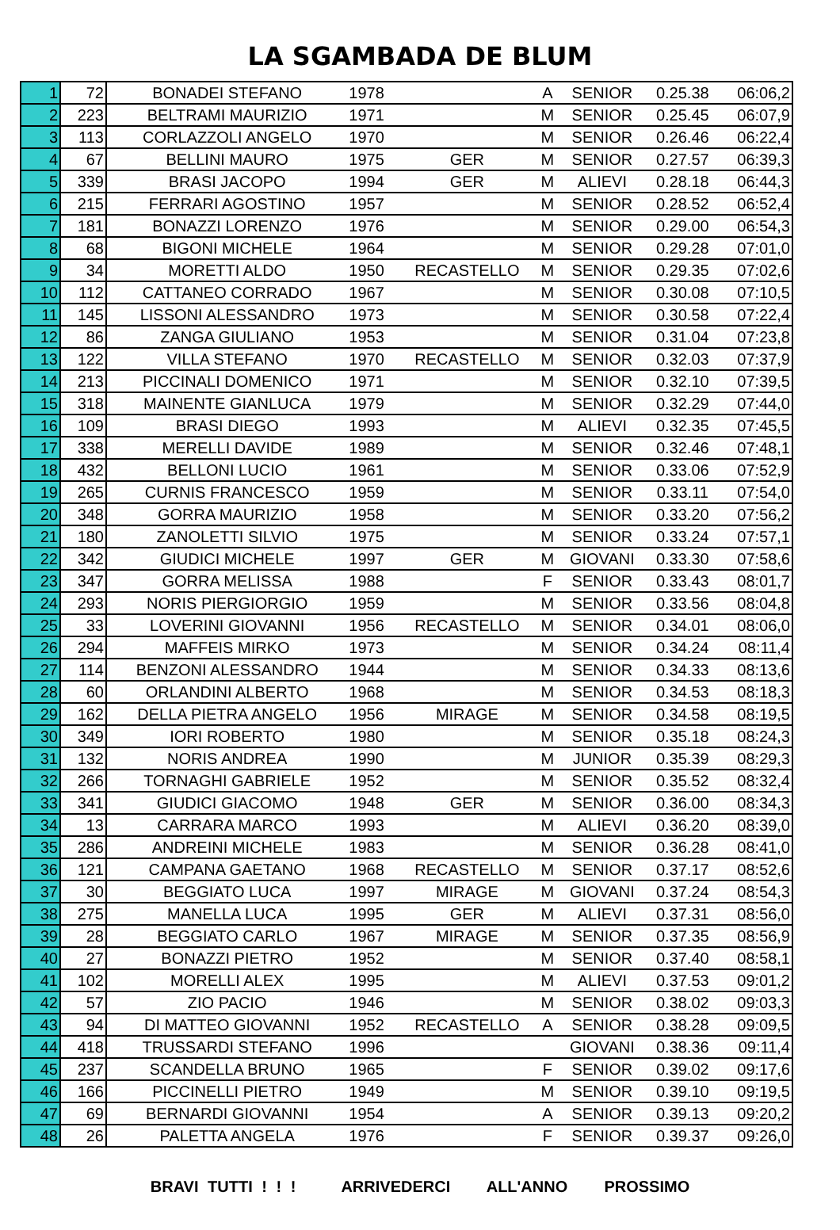LA SGAMBADA DE BLUM
| 1 | 72 | BONADEI STEFANO | 1978 | | A | SENIOR | 0.25.38 | 06:06,2 |
| 2 | 223 | BELTRAMI MAURIZIO | 1971 | | M | SENIOR | 0.25.45 | 06:07,9 |
| 3 | 113 | CORLAZZOLI ANGELO | 1970 | | M | SENIOR | 0.26.46 | 06:22,4 |
| 4 | 67 | BELLINI MAURO | 1975 | GER | M | SENIOR | 0.27.57 | 06:39,3 |
| 5 | 339 | BRASI JACOPO | 1994 | GER | M | ALIEVI | 0.28.18 | 06:44,3 |
| 6 | 215 | FERRARI AGOSTINO | 1957 | | M | SENIOR | 0.28.52 | 06:52,4 |
| 7 | 181 | BONAZZI LORENZO | 1976 | | M | SENIOR | 0.29.00 | 06:54,3 |
| 8 | 68 | BIGONI MICHELE | 1964 | | M | SENIOR | 0.29.28 | 07:01,0 |
| 9 | 34 | MORETTI ALDO | 1950 | RECASTELLO | M | SENIOR | 0.29.35 | 07:02,6 |
| 10 | 112 | CATTANEO CORRADO | 1967 | | M | SENIOR | 0.30.08 | 07:10,5 |
| 11 | 145 | LISSONI ALESSANDRO | 1973 | | M | SENIOR | 0.30.58 | 07:22,4 |
| 12 | 86 | ZANGA GIULIANO | 1953 | | M | SENIOR | 0.31.04 | 07:23,8 |
| 13 | 122 | VILLA STEFANO | 1970 | RECASTELLO | M | SENIOR | 0.32.03 | 07:37,9 |
| 14 | 213 | PICCINALI DOMENICO | 1971 | | M | SENIOR | 0.32.10 | 07:39,5 |
| 15 | 318 | MAINENTE GIANLUCA | 1979 | | M | SENIOR | 0.32.29 | 07:44,0 |
| 16 | 109 | BRASI DIEGO | 1993 | | M | ALIEVI | 0.32.35 | 07:45,5 |
| 17 | 338 | MERELLI DAVIDE | 1989 | | M | SENIOR | 0.32.46 | 07:48,1 |
| 18 | 432 | BELLONI LUCIO | 1961 | | M | SENIOR | 0.33.06 | 07:52,9 |
| 19 | 265 | CURNIS FRANCESCO | 1959 | | M | SENIOR | 0.33.11 | 07:54,0 |
| 20 | 348 | GORRA MAURIZIO | 1958 | | M | SENIOR | 0.33.20 | 07:56,2 |
| 21 | 180 | ZANOLETTI SILVIO | 1975 | | M | SENIOR | 0.33.24 | 07:57,1 |
| 22 | 342 | GIUDICI MICHELE | 1997 | GER | M | GIOVANI | 0.33.30 | 07:58,6 |
| 23 | 347 | GORRA MELISSA | 1988 | | F | SENIOR | 0.33.43 | 08:01,7 |
| 24 | 293 | NORIS PIERGIORGIO | 1959 | | M | SENIOR | 0.33.56 | 08:04,8 |
| 25 | 33 | LOVERINI GIOVANNI | 1956 | RECASTELLO | M | SENIOR | 0.34.01 | 08:06,0 |
| 26 | 294 | MAFFEIS MIRKO | 1973 | | M | SENIOR | 0.34.24 | 08:11,4 |
| 27 | 114 | BENZONI ALESSANDRO | 1944 | | M | SENIOR | 0.34.33 | 08:13,6 |
| 28 | 60 | ORLANDINI ALBERTO | 1968 | | M | SENIOR | 0.34.53 | 08:18,3 |
| 29 | 162 | DELLA PIETRA ANGELO | 1956 | MIRAGE | M | SENIOR | 0.34.58 | 08:19,5 |
| 30 | 349 | IORI ROBERTO | 1980 | | M | SENIOR | 0.35.18 | 08:24,3 |
| 31 | 132 | NORIS ANDREA | 1990 | | M | JUNIOR | 0.35.39 | 08:29,3 |
| 32 | 266 | TORNAGHI GABRIELE | 1952 | | M | SENIOR | 0.35.52 | 08:32,4 |
| 33 | 341 | GIUDICI GIACOMO | 1948 | GER | M | SENIOR | 0.36.00 | 08:34,3 |
| 34 | 13 | CARRARA MARCO | 1993 | | M | ALIEVI | 0.36.20 | 08:39,0 |
| 35 | 286 | ANDREINI MICHELE | 1983 | | M | SENIOR | 0.36.28 | 08:41,0 |
| 36 | 121 | CAMPANA GAETANO | 1968 | RECASTELLO | M | SENIOR | 0.37.17 | 08:52,6 |
| 37 | 30 | BEGGIATO LUCA | 1997 | MIRAGE | M | GIOVANI | 0.37.24 | 08:54,3 |
| 38 | 275 | MANELLA LUCA | 1995 | GER | M | ALIEVI | 0.37.31 | 08:56,0 |
| 39 | 28 | BEGGIATO CARLO | 1967 | MIRAGE | M | SENIOR | 0.37.35 | 08:56,9 |
| 40 | 27 | BONAZZI PIETRO | 1952 | | M | SENIOR | 0.37.40 | 08:58,1 |
| 41 | 102 | MORELLI ALEX | 1995 | | M | ALIEVI | 0.37.53 | 09:01,2 |
| 42 | 57 | ZIO PACIO | 1946 | | M | SENIOR | 0.38.02 | 09:03,3 |
| 43 | 94 | DI MATTEO GIOVANNI | 1952 | RECASTELLO | A | SENIOR | 0.38.28 | 09:09,5 |
| 44 | 418 | TRUSSARDI STEFANO | 1996 | | | GIOVANI | 0.38.36 | 09:11,4 |
| 45 | 237 | SCANDELLA BRUNO | 1965 | | F | SENIOR | 0.39.02 | 09:17,6 |
| 46 | 166 | PICCINELLI PIETRO | 1949 | | M | SENIOR | 0.39.10 | 09:19,5 |
| 47 | 69 | BERNARDI GIOVANNI | 1954 | | A | SENIOR | 0.39.13 | 09:20,2 |
| 48 | 26 | PALETTA ANGELA | 1976 | | F | SENIOR | 0.39.37 | 09:26,0 |
BRAVI TUTTI ! ! ! ARRIVEDERCI ALL'ANNO PROSSIMO